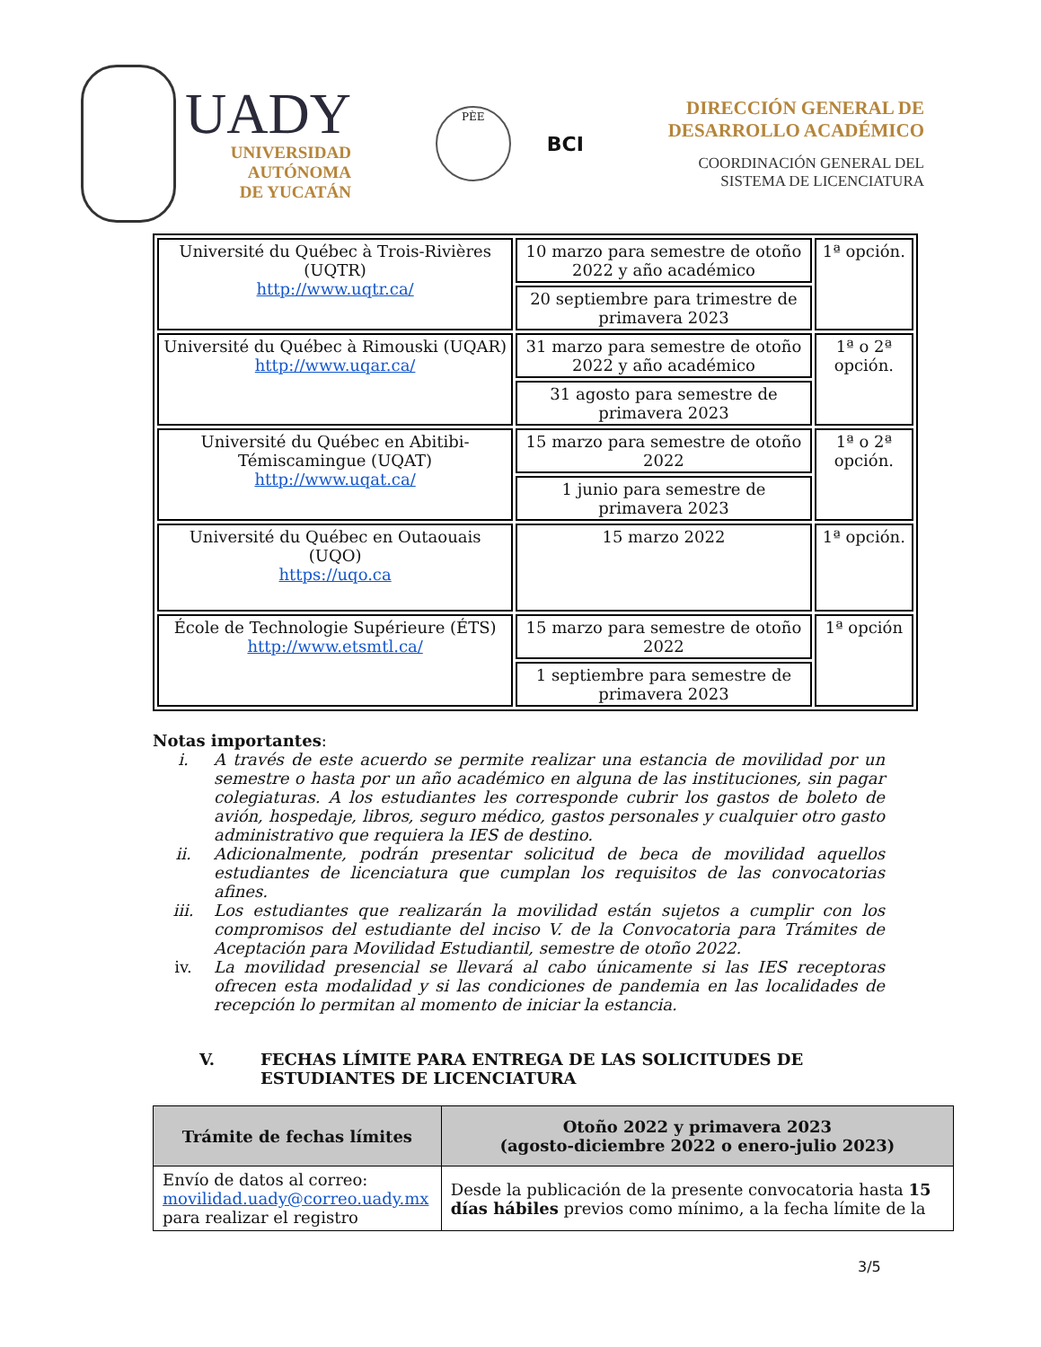UADY
UNIVERSIDAD
AUTÓNOMA
DE YUCATÁN
PÈE
BCI
DIRECCIÓN GENERAL DE
DESARROLLO ACADÉMICO
COORDINACIÓN GENERAL DEL
SISTEMA DE LICENCIATURA
| Université du Québec à Trois-Rivières (UQTR) http://www.uqtr.ca/ | 10 marzo para semestre de otoño 2022 y año académico | 1ª opción. |
| | 20 septiembre para trimestre de primavera 2023 | |
| Université du Québec à Rimouski (UQAR) http://www.uqar.ca/ | 31 marzo para semestre de otoño 2022 y año académico | 1ª o 2ª opción. |
| | 31 agosto para semestre de primavera 2023 | |
| Université du Québec en Abitibi-Témiscamingue (UQAT) http://www.uqat.ca/ | 15 marzo para semestre de otoño 2022 | 1ª o 2ª opción. |
| | 1 junio para semestre de primavera 2023 | |
| Université du Québec en Outaouais (UQO) https://uqo.ca | 15 marzo 2022 | 1ª opción. |
| École de Technologie Supérieure (ÉTS) http://www.etsmtl.ca/ | 15 marzo para semestre de otoño 2022 | 1ª opción |
| | 1 septiembre para semestre de primavera 2023 | |
Notas importantes:
i. A través de este acuerdo se permite realizar una estancia de movilidad por un semestre o hasta por un año académico en alguna de las instituciones, sin pagar colegiaturas. A los estudiantes les corresponde cubrir los gastos de boleto de avión, hospedaje, libros, seguro médico, gastos personales y cualquier otro gasto administrativo que requiera la IES de destino.
ii. Adicionalmente, podrán presentar solicitud de beca de movilidad aquellos estudiantes de licenciatura que cumplan los requisitos de las convocatorias afines.
iii. Los estudiantes que realizarán la movilidad están sujetos a cumplir con los compromisos del estudiante del inciso V. de la Convocatoria para Trámites de Aceptación para Movilidad Estudiantil, semestre de otoño 2022.
iv. La movilidad presencial se llevará al cabo únicamente si las IES receptoras ofrecen esta modalidad y si las condiciones de pandemia en las localidades de recepción lo permitan al momento de iniciar la estancia.
V. FECHAS LÍMITE PARA ENTREGA DE LAS SOLICITUDES DE ESTUDIANTES DE LICENCIATURA
| Trámite de fechas límites | Otoño 2022 y primavera 2023 (agosto-diciembre 2022 o enero-julio 2023) |
| --- | --- |
| Envío de datos al correo: movilidad.uady@correo.uady.mx para realizar el registro | Desde la publicación de la presente convocatoria hasta 15 días hábiles previos como mínimo, a la fecha límite de la |
3/5